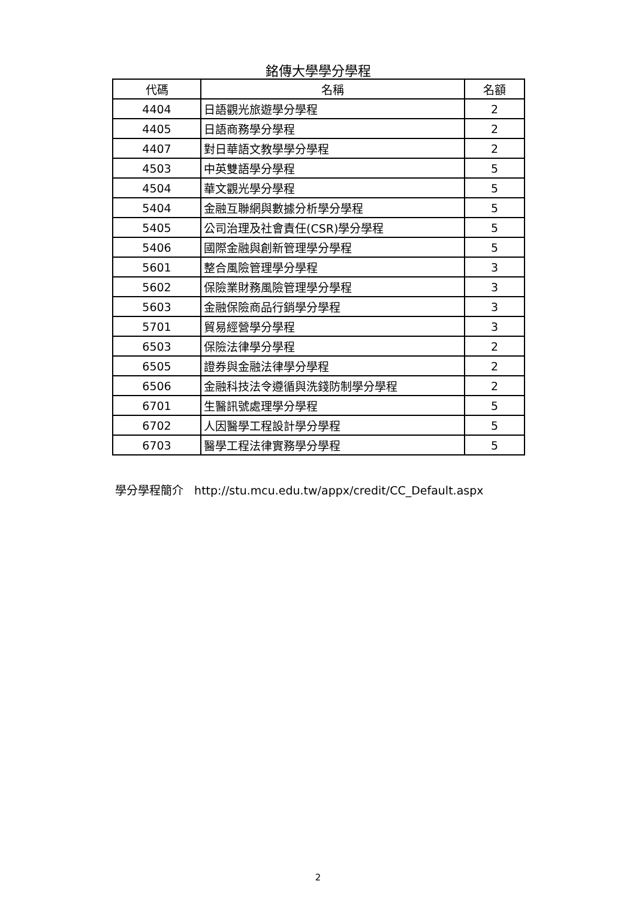銘傳大學學分學程
| 代碼 | 名稱 | 名額 |
| --- | --- | --- |
| 4404 | 日語觀光旅遊學分學程 | 2 |
| 4405 | 日語商務學分學程 | 2 |
| 4407 | 對日華語文教學學分學程 | 2 |
| 4503 | 中英雙語學分學程 | 5 |
| 4504 | 華文觀光學分學程 | 5 |
| 5404 | 金融互聯網與數據分析學分學程 | 5 |
| 5405 | 公司治理及社會責任(CSR)學分學程 | 5 |
| 5406 | 國際金融與創新管理學分學程 | 5 |
| 5601 | 整合風險管理學分學程 | 3 |
| 5602 | 保險業財務風險管理學分學程 | 3 |
| 5603 | 金融保險商品行銷學分學程 | 3 |
| 5701 | 貿易經營學分學程 | 3 |
| 6503 | 保險法律學分學程 | 2 |
| 6505 | 證券與金融法律學分學程 | 2 |
| 6506 | 金融科技法令遵循與洗錢防制學分學程 | 2 |
| 6701 | 生醫訊號處理學分學程 | 5 |
| 6702 | 人因醫學工程設計學分學程 | 5 |
| 6703 | 醫學工程法律實務學分學程 | 5 |
學分學程簡介 http://stu.mcu.edu.tw/appx/credit/CC_Default.aspx
2